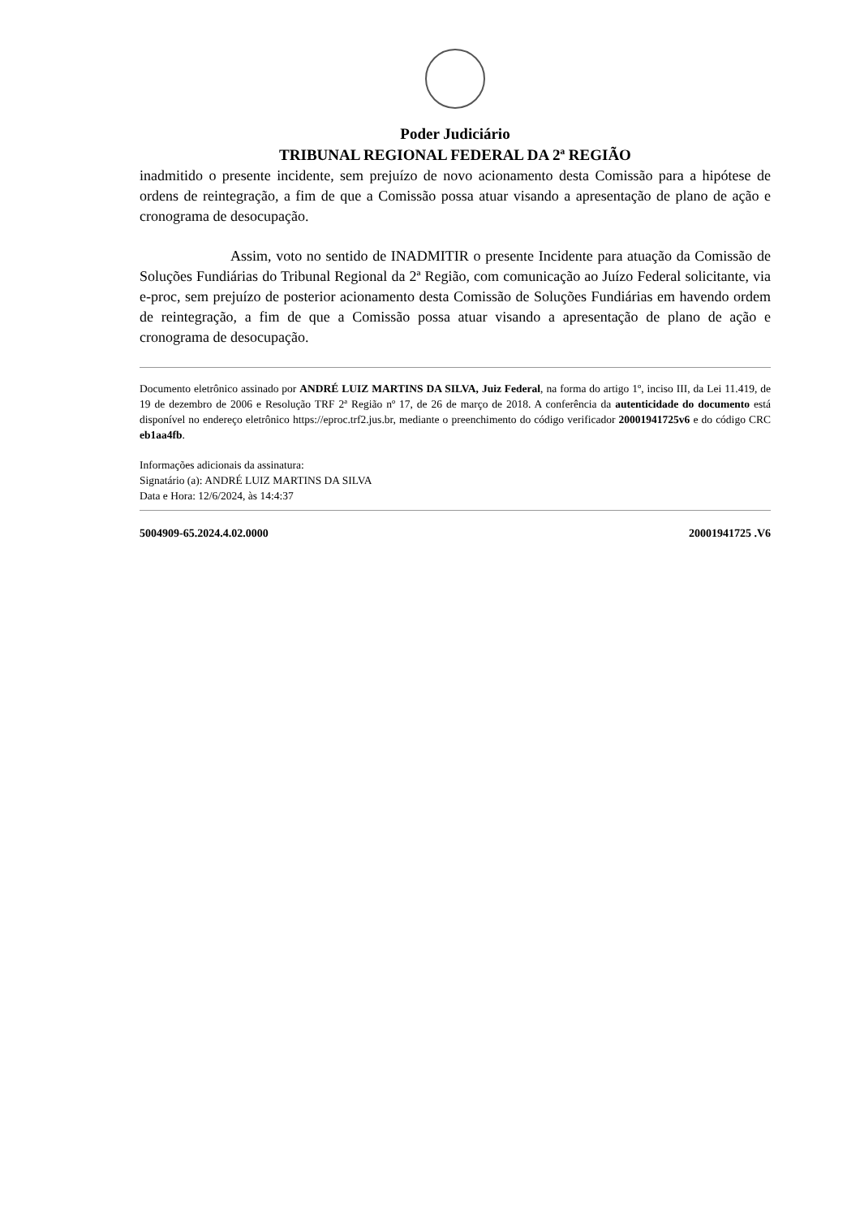Poder Judiciário
TRIBUNAL REGIONAL FEDERAL DA 2ª REGIÃO
inadmitido o presente incidente, sem prejuízo de novo acionamento desta Comissão para a hipótese de ordens de reintegração, a fim de que a Comissão possa atuar visando a apresentação de plano de ação e cronograma de desocupação.
Assim, voto no sentido de INADMITIR o presente Incidente para atuação da Comissão de Soluções Fundiárias do Tribunal Regional da 2ª Região, com comunicação ao Juízo Federal solicitante, via e-proc, sem prejuízo de posterior acionamento desta Comissão de Soluções Fundiárias em havendo ordem de reintegração, a fim de que a Comissão possa atuar visando a apresentação de plano de ação e cronograma de desocupação.
Documento eletrônico assinado por ANDRÉ LUIZ MARTINS DA SILVA, Juiz Federal, na forma do artigo 1º, inciso III, da Lei 11.419, de 19 de dezembro de 2006 e Resolução TRF 2ª Região nº 17, de 26 de março de 2018. A conferência da autenticidade do documento está disponível no endereço eletrônico https://eproc.trf2.jus.br, mediante o preenchimento do código verificador 20001941725v6 e do código CRC eb1aa4fb.
Informações adicionais da assinatura:
Signatário (a): ANDRÉ LUIZ MARTINS DA SILVA
Data e Hora: 12/6/2024, às 14:4:37
5004909-65.2024.4.02.0000 20001941725 .V6